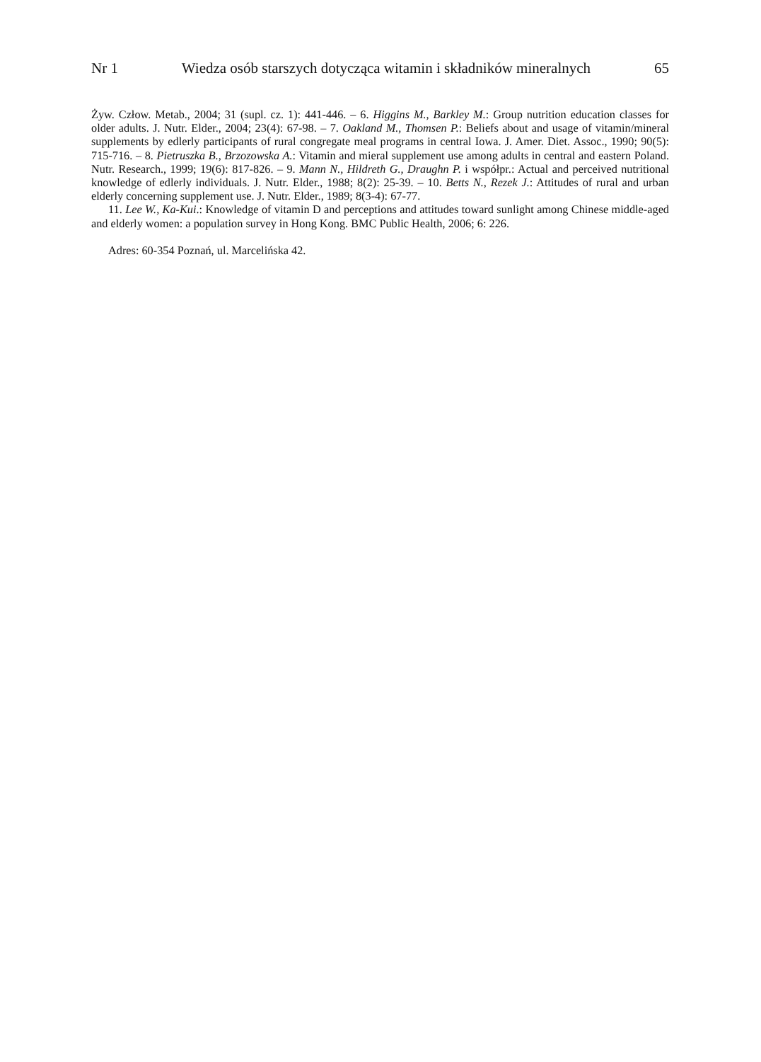Nr 1 Wiedza osób starszych dotycząca witamin i składników mineralnych 65
Żyw. Człow. Metab., 2004; 31 (supl. cz. 1): 441-446. – 6. Higgins M., Barkley M.: Group nutrition education classes for older adults. J. Nutr. Elder., 2004; 23(4): 67-98. – 7. Oakland M., Thomsen P.: Beliefs about and usage of vitamin/mineral supplements by edlerly participants of rural congregate meal programs in central Iowa. J. Amer. Diet. Assoc., 1990; 90(5): 715-716. – 8. Pietruszka B., Brzozowska A.: Vitamin and mieral supplement use among adults in central and eastern Poland. Nutr. Research., 1999; 19(6): 817-826. – 9. Mann N., Hildreth G., Draughn P. i współpr.: Actual and perceived nutritional knowledge of edlerly individuals. J. Nutr. Elder., 1988; 8(2): 25-39. – 10. Betts N., Rezek J.: Attitudes of rural and urban elderly concerning supplement use. J. Nutr. Elder., 1989; 8(3-4): 67-77.
11. Lee W., Ka-Kui.: Knowledge of vitamin D and perceptions and attitudes toward sunlight among Chinese middle-aged and elderly women: a population survey in Hong Kong. BMC Public Health, 2006; 6: 226.
Adres: 60-354 Poznań, ul. Marcelińska 42.